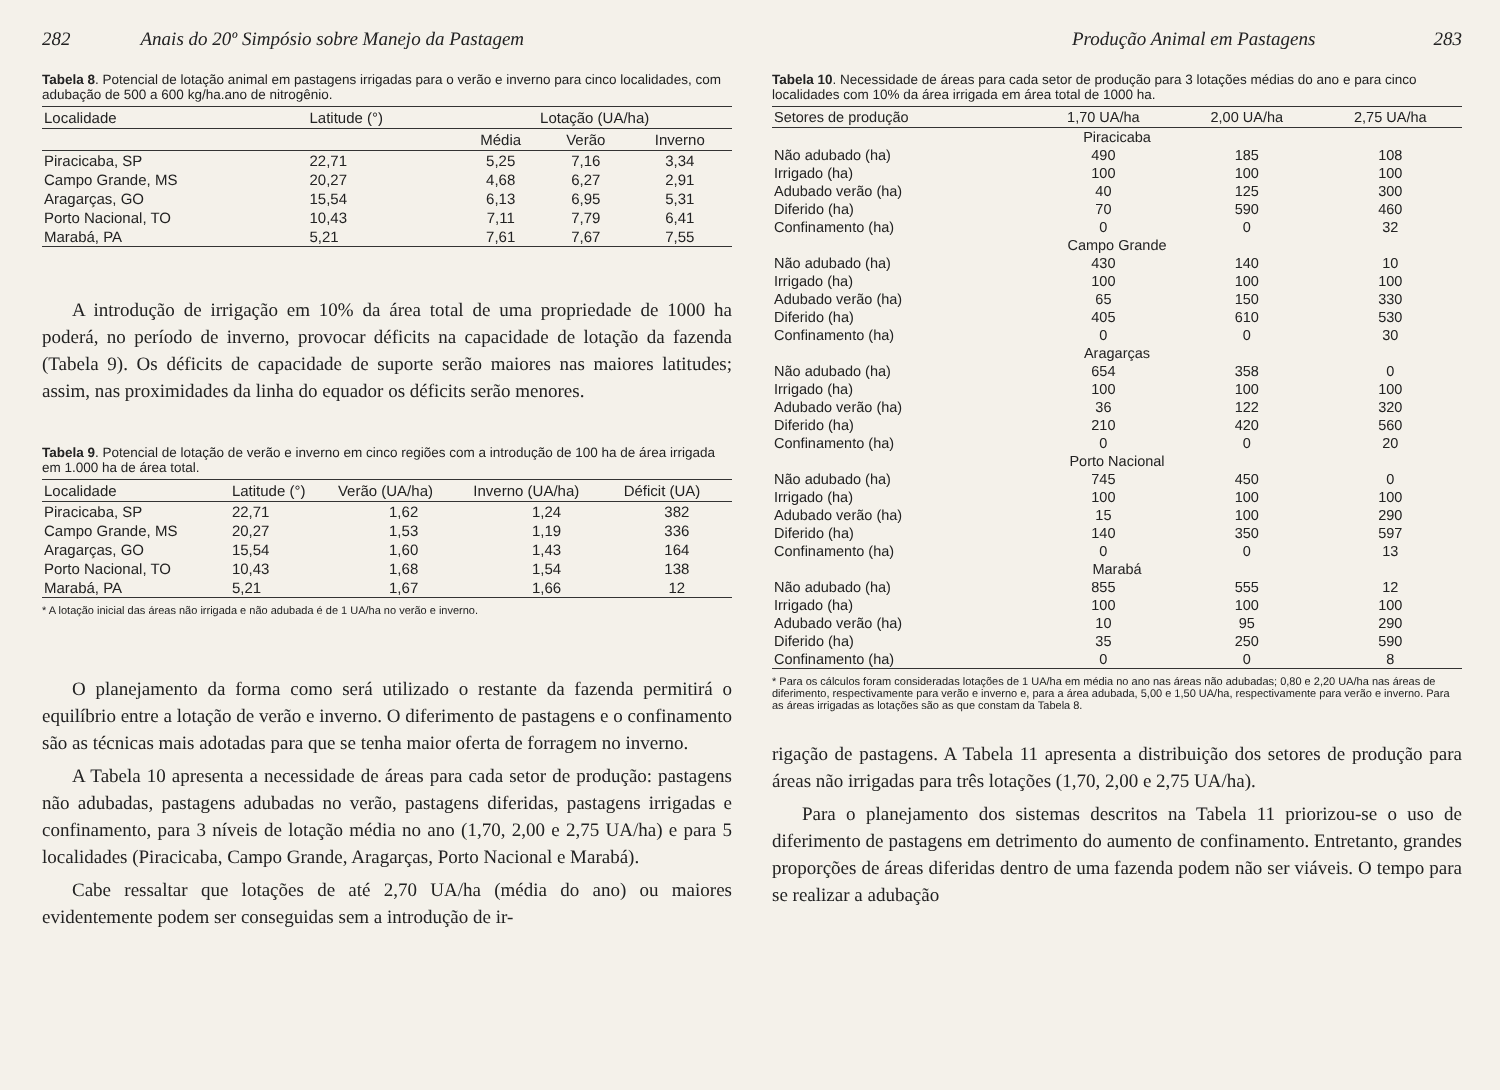282 Anais do 20º Simpósio sobre Manejo da Pastagem
Tabela 8. Potencial de lotação animal em pastagens irrigadas para o verão e inverno para cinco localidades, com adubação de 500 a 600 kg/ha.ano de nitrogênio.
| Localidade | Latitude (°) | Lotação (UA/ha) | | |
| --- | --- | --- | --- | --- |
| | | Média | Verão | Inverno |
| Piracicaba, SP | 22,71 | 5,25 | 7,16 | 3,34 |
| Campo Grande, MS | 20,27 | 4,68 | 6,27 | 2,91 |
| Aragarças, GO | 15,54 | 6,13 | 6,95 | 5,31 |
| Porto Nacional, TO | 10,43 | 7,11 | 7,79 | 6,41 |
| Marabá, PA | 5,21 | 7,61 | 7,67 | 7,55 |
A introdução de irrigação em 10% da área total de uma propriedade de 1000 ha poderá, no período de inverno, provocar déficits na capacidade de lotação da fazenda (Tabela 9). Os déficits de capacidade de suporte serão maiores nas maiores latitudes; assim, nas proximidades da linha do equador os déficits serão menores.
Tabela 9. Potencial de lotação de verão e inverno em cinco regiões com a introdução de 100 ha de área irrigada em 1.000 ha de área total.
| Localidade | Latitude (°) | Verão (UA/ha) | Inverno (UA/ha) | Déficit (UA) |
| --- | --- | --- | --- | --- |
| Piracicaba, SP | 22,71 | 1,62 | 1,24 | 382 |
| Campo Grande, MS | 20,27 | 1,53 | 1,19 | 336 |
| Aragarças, GO | 15,54 | 1,60 | 1,43 | 164 |
| Porto Nacional, TO | 10,43 | 1,68 | 1,54 | 138 |
| Marabá, PA | 5,21 | 1,67 | 1,66 | 12 |
* A lotação inicial das áreas não irrigada e não adubada é de 1 UA/ha no verão e inverno.
O planejamento da forma como será utilizado o restante da fazenda permitirá o equilíbrio entre a lotação de verão e inverno. O diferimento de pastagens e o confinamento são as técnicas mais adotadas para que se tenha maior oferta de forragem no inverno.
A Tabela 10 apresenta a necessidade de áreas para cada setor de produção: pastagens não adubadas, pastagens adubadas no verão, pastagens diferidas, pastagens irrigadas e confinamento, para 3 níveis de lotação média no ano (1,70, 2,00 e 2,75 UA/ha) e para 5 localidades (Piracicaba, Campo Grande, Aragarças, Porto Nacional e Marabá).
Cabe ressaltar que lotações de até 2,70 UA/ha (média do ano) ou maiores evidentemente podem ser conseguidas sem a introdução de ir-
Produção Animal em Pastagens 283
Tabela 10. Necessidade de áreas para cada setor de produção para 3 lotações médias do ano e para cinco localidades com 10% da área irrigada em área total de 1000 ha.
| Setores de produção | 1,70 UA/ha | 2,00 UA/ha | 2,75 UA/ha |
| --- | --- | --- | --- |
| Piracicaba | | | |
| Não adubado (ha) | 490 | 185 | 108 |
| Irrigado (ha) | 100 | 100 | 100 |
| Adubado verão (ha) | 40 | 125 | 300 |
| Diferido (ha) | 70 | 590 | 460 |
| Confinamento (ha) | 0 | 0 | 32 |
| Campo Grande | | | |
| Não adubado (ha) | 430 | 140 | 10 |
| Irrigado (ha) | 100 | 100 | 100 |
| Adubado verão (ha) | 65 | 150 | 330 |
| Diferido (ha) | 405 | 610 | 530 |
| Confinamento (ha) | 0 | 0 | 30 |
| Aragarças | | | |
| Não adubado (ha) | 654 | 358 | 0 |
| Irrigado (ha) | 100 | 100 | 100 |
| Adubado verão (ha) | 36 | 122 | 320 |
| Diferido (ha) | 210 | 420 | 560 |
| Confinamento (ha) | 0 | 0 | 20 |
| Porto Nacional | | | |
| Não adubado (ha) | 745 | 450 | 0 |
| Irrigado (ha) | 100 | 100 | 100 |
| Adubado verão (ha) | 15 | 100 | 290 |
| Diferido (ha) | 140 | 350 | 597 |
| Confinamento (ha) | 0 | 0 | 13 |
| Marabá | | | |
| Não adubado (ha) | 855 | 555 | 12 |
| Irrigado (ha) | 100 | 100 | 100 |
| Adubado verão (ha) | 10 | 95 | 290 |
| Diferido (ha) | 35 | 250 | 590 |
| Confinamento (ha) | 0 | 0 | 8 |
* Para os cálculos foram consideradas lotações de 1 UA/ha em média no ano nas áreas não adubadas; 0,80 e 2,20 UA/ha nas áreas de diferimento, respectivamente para verão e inverno e, para a área adubada, 5,00 e 1,50 UA/ha, respectivamente para verão e inverno. Para as áreas irrigadas as lotações são as que constam da Tabela 8.
rigação de pastagens. A Tabela 11 apresenta a distribuição dos setores de produção para áreas não irrigadas para três lotações (1,70, 2,00 e 2,75 UA/ha).
Para o planejamento dos sistemas descritos na Tabela 11 priorizou-se o uso de diferimento de pastagens em detrimento do aumento de confinamento. Entretanto, grandes proporções de áreas diferidas dentro de uma fazenda podem não ser viáveis. O tempo para se realizar a adubação